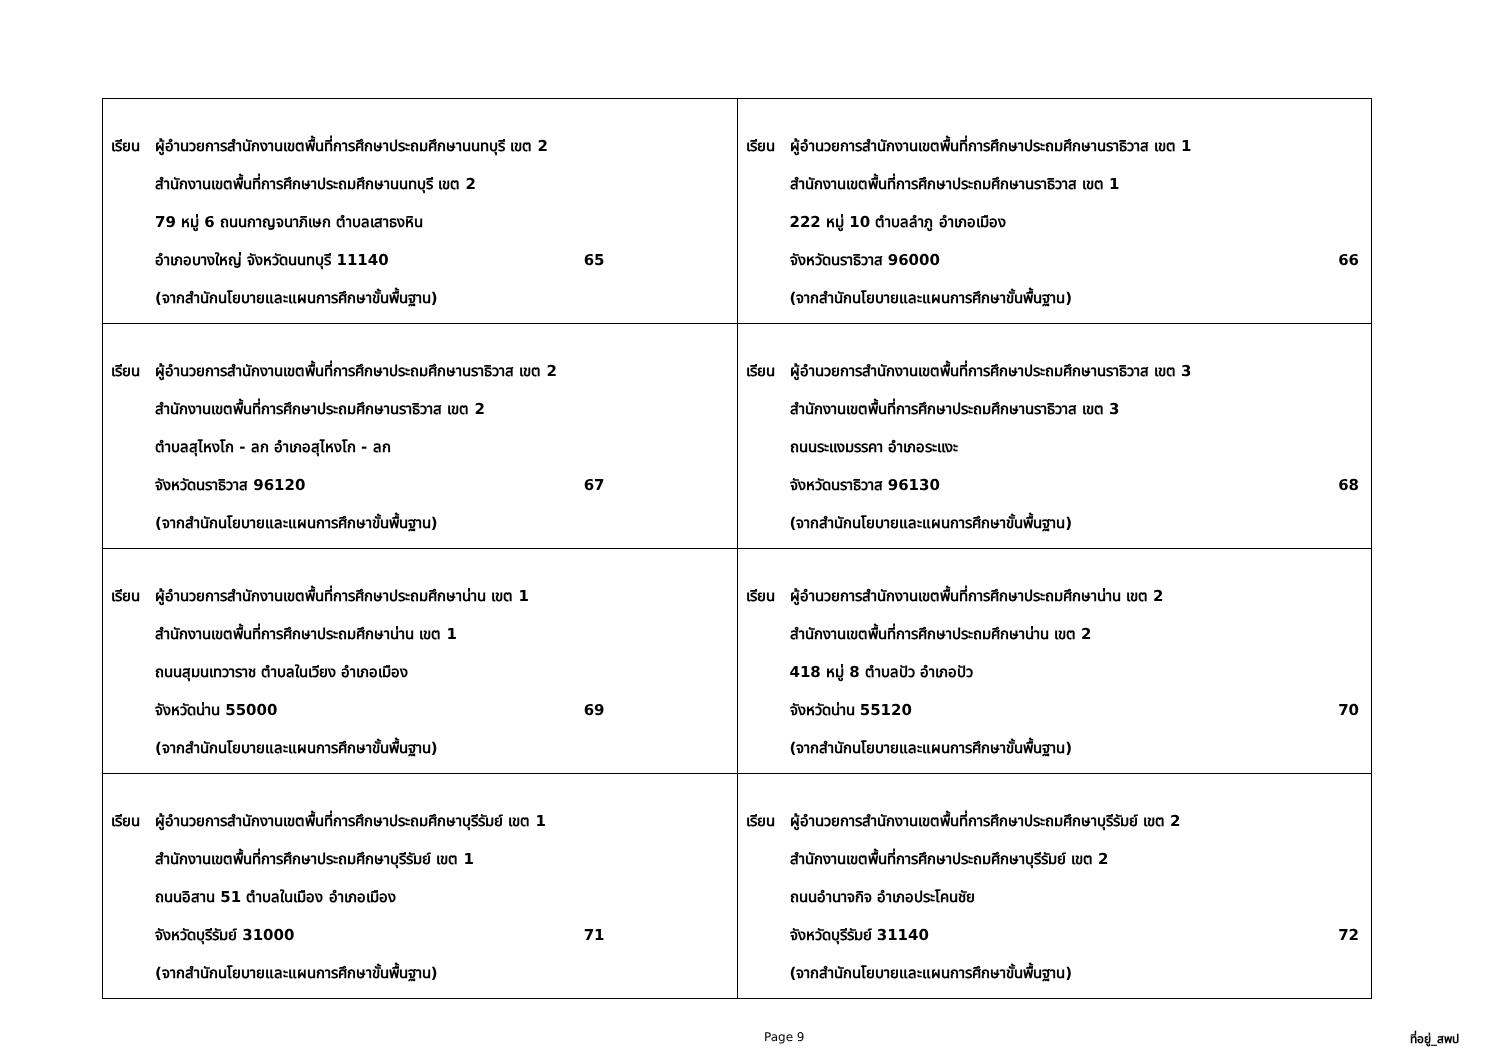| เรียน ผู้อำนวยการสำนักงานเขตพื้นที่การศึกษาประถมศึกษานนทบุรี เขต 2 สำนักงานเขตพื้นที่การศึกษาประถมศึกษานนทบุรี เขต 2 79 หมู่ 6 ถนนกาญจนาภิเษก ตำบลเสาธงหิน อำเภอบางใหญ่ จังหวัดนนทบุรี 11140 65 (จากสำนักนโยบายและแผนการศึกษาขั้นพื้นฐาน) | เรียน ผู้อำนวยการสำนักงานเขตพื้นที่การศึกษาประถมศึกษานราธิวาส เขต 1 สำนักงานเขตพื้นที่การศึกษาประถมศึกษานราธิวาส เขต 1 222 หมู่ 10 ตำบลลำภู อำเภอเมือง จังหวัดนราธิวาส 96000 66 (จากสำนักนโยบายและแผนการศึกษาขั้นพื้นฐาน) |
| เรียน ผู้อำนวยการสำนักงานเขตพื้นที่การศึกษาประถมศึกษานราธิวาส เขต 2 สำนักงานเขตพื้นที่การศึกษาประถมศึกษานราธิวาส เขต 2 ตำบลสุไหงโก - ลก อำเภอสุไหงโก - ลก จังหวัดนราธิวาส 96120 67 (จากสำนักนโยบายและแผนการศึกษาขั้นพื้นฐาน) | เรียน ผู้อำนวยการสำนักงานเขตพื้นที่การศึกษาประถมศึกษานราธิวาส เขต 3 สำนักงานเขตพื้นที่การศึกษาประถมศึกษานราธิวาส เขต 3 ถนนระแงมรรคา อำเภอระแงะ จังหวัดนราธิวาส 96130 68 (จากสำนักนโยบายและแผนการศึกษาขั้นพื้นฐาน) |
| เรียน ผู้อำนวยการสำนักงานเขตพื้นที่การศึกษาประถมศึกษาน่าน เขต 1 สำนักงานเขตพื้นที่การศึกษาประถมศึกษาน่าน เขต 1 ถนนสุมนเทวาราช ตำบลในเวียง อำเภอเมือง จังหวัดน่าน 55000 69 (จากสำนักนโยบายและแผนการศึกษาขั้นพื้นฐาน) | เรียน ผู้อำนวยการสำนักงานเขตพื้นที่การศึกษาประถมศึกษาน่าน เขต 2 สำนักงานเขตพื้นที่การศึกษาประถมศึกษาน่าน เขต 2 418 หมู่ 8 ตำบลปัว อำเภอปัว จังหวัดน่าน 55120 70 (จากสำนักนโยบายและแผนการศึกษาขั้นพื้นฐาน) |
| เรียน ผู้อำนวยการสำนักงานเขตพื้นที่การศึกษาประถมศึกษาบุรีรัมย์ เขต 1 สำนักงานเขตพื้นที่การศึกษาประถมศึกษาบุรีรัมย์ เขต 1 ถนนอิสาน 51 ตำบลในเมือง อำเภอเมือง จังหวัดบุรีรัมย์ 31000 71 (จากสำนักนโยบายและแผนการศึกษาขั้นพื้นฐาน) | เรียน ผู้อำนวยการสำนักงานเขตพื้นที่การศึกษาประถมศึกษาบุรีรัมย์ เขต 2 สำนักงานเขตพื้นที่การศึกษาประถมศึกษาบุรีรัมย์ เขต 2 ถนนอำนาจกิจ อำเภอประโคนชัย จังหวัดบุรีรัมย์ 31140 72 (จากสำนักนโยบายและแผนการศึกษาขั้นพื้นฐาน) |
Page 9 ที่อยู่_สพป